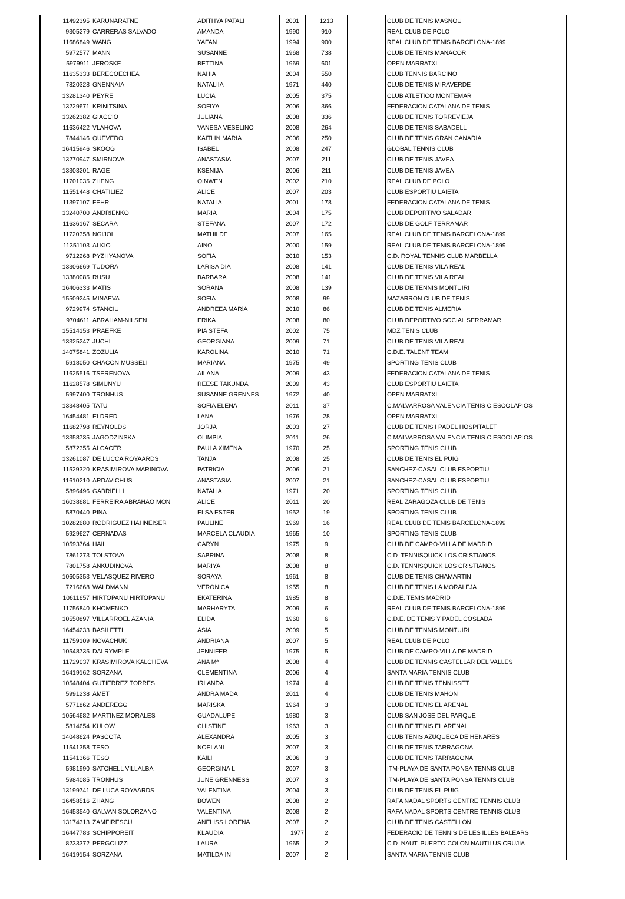| 11492395 | KARUNARATNE | ADITHYA PATALI | 2001 | 1213 | | CLUB DE TENIS MASNOU |
| 9305279 | CARRERAS SALVADO | AMANDA | 1990 | 910 | | REAL CLUB DE POLO |
| 11686849 | WANG | YAFAN | 1994 | 900 | | REAL CLUB DE TENIS BARCELONA-1899 |
| 5972577 | MANN | SUSANNE | 1968 | 738 | | CLUB DE TENIS MANACOR |
| 5979911 | JEROSKE | BETTINA | 1969 | 601 | | OPEN MARRATXI |
| 11635333 | BERECOECHEA | NAHIA | 2004 | 550 | | CLUB TENNIS BARCINO |
| 7820328 | GNENNAIA | NATALIIA | 1971 | 440 | | CLUB DE TENIS MIRAVERDE |
| 13281340 | PEYRE | LUCIA | 2005 | 375 | | CLUB ATLETICO MONTEMAR |
| 13229671 | KRINITSINA | SOFIYA | 2006 | 366 | | FEDERACION CATALANA DE TENIS |
| 13262382 | GIACCIO | JULIANA | 2008 | 336 | | CLUB DE TENIS TORREVIEJA |
| 11636422 | VLAHOVA | VANESA VESELINO | 2008 | 264 | | CLUB DE TENIS SABADELL |
| 7844146 | QUEVEDO | KAITLIN MARIA | 2006 | 250 | | CLUB DE TENIS GRAN CANARIA |
| 16415946 | SKOOG | ISABEL | 2008 | 247 | | GLOBAL TENNIS CLUB |
| 13270947 | SMIRNOVA | ANASTASIA | 2007 | 211 | | CLUB DE TENIS JAVEA |
| 13303201 | RAGE | KSENIJA | 2006 | 211 | | CLUB DE TENIS JAVEA |
| 11701035 | ZHENG | QINWEN | 2002 | 210 | | REAL CLUB DE POLO |
| 11551448 | CHATILIEZ | ALICE | 2007 | 203 | | CLUB ESPORTIU LAIETA |
| 11397107 | FEHR | NATALIA | 2001 | 178 | | FEDERACION CATALANA DE TENIS |
| 13240700 | ANDRIENKO | MARIA | 2004 | 175 | | CLUB DEPORTIVO SALADAR |
| 11636167 | SECARA | STEFANA | 2007 | 172 | | CLUB DE GOLF TERRAMAR |
| 11720358 | NGIJOL | MATHILDE | 2007 | 165 | | REAL CLUB DE TENIS BARCELONA-1899 |
| 11351103 | ALKIO | AINO | 2000 | 159 | | REAL CLUB DE TENIS BARCELONA-1899 |
| 9712268 | PYZHYANOVA | SOFIA | 2010 | 153 | | C.D. ROYAL TENNIS CLUB MARBELLA |
| 13306669 | TUDORA | LARISA DIA | 2008 | 141 | | CLUB DE TENIS VILA REAL |
| 13380085 | RUSU | BARBARA | 2008 | 141 | | CLUB DE TENIS VILA REAL |
| 16406333 | MATIS | SORANA | 2008 | 139 | | CLUB DE TENNIS MONTUIRI |
| 15509245 | MINAEVA | SOFIA | 2008 | 99 | | MAZARRON CLUB DE TENIS |
| 9729974 | STANCIU | ANDREEA MARÍA | 2010 | 86 | | CLUB DE TENIS ALMERIA |
| 9704611 | ABRAHAM-NILSEN | ERIKA | 2008 | 80 | | CLUB DEPORTIVO SOCIAL SERRAMAR |
| 15514153 | PRAEFKE | PIA STEFA | 2002 | 75 | | MDZ TENIS CLUB |
| 13325247 | JUCHI | GEORGIANA | 2009 | 71 | | CLUB DE TENIS VILA REAL |
| 14075841 | ZOZULIA | KAROLINA | 2010 | 71 | | C.D.E. TALENT TEAM |
| 5918050 | CHACON MUSSELI | MARIANA | 1975 | 49 | | SPORTING TENIS CLUB |
| 11625516 | TSERENOVA | AILANA | 2009 | 43 | | FEDERACION CATALANA DE TENIS |
| 11628578 | SIMUNYU | REESE TAKUNDA | 2009 | 43 | | CLUB ESPORTIU LAIETA |
| 5997400 | TRONHUS | SUSANNE GRENNES | 1972 | 40 | | OPEN MARRATXI |
| 13348405 | TATU | SOFIA ELENA | 2011 | 37 | | C.MALVARROSA VALENCIA TENIS C.ESCOLAPIOS |
| 16454481 | ELDRED | LANA | 1976 | 28 | | OPEN MARRATXI |
| 11682798 | REYNOLDS | JORJA | 2003 | 27 | | CLUB DE TENIS I PADEL HOSPITALET |
| 13358735 | JAGODZINSKA | OLIMPIA | 2011 | 26 | | C.MALVARROSA VALENCIA TENIS C.ESCOLAPIOS |
| 5872355 | ALCACER | PAULA XIMENA | 1970 | 25 | | SPORTING TENIS CLUB |
| 13261087 | DE LUCCA ROYAARDS | TANJA | 2008 | 25 | | CLUB DE TENIS EL PUIG |
| 11529320 | KRASIMIROVA MARINOVA | PATRICIA | 2006 | 21 | | SANCHEZ-CASAL CLUB ESPORTIU |
| 11610210 | ARDAVICHUS | ANASTASIA | 2007 | 21 | | SANCHEZ-CASAL CLUB ESPORTIU |
| 5896496 | GABRIELLI | NATALIA | 1971 | 20 | | SPORTING TENIS CLUB |
| 16038681 | FERREIRA ABRAHAO MON | ALICE | 2011 | 20 | | REAL ZARAGOZA CLUB DE TENIS |
| 5870440 | PINA | ELSA ESTER | 1952 | 19 | | SPORTING TENIS CLUB |
| 10282680 | RODRIGUEZ HAHNEISER | PAULINE | 1969 | 16 | | REAL CLUB DE TENIS BARCELONA-1899 |
| 5929627 | CERNADAS | MARCELA CLAUDIA | 1965 | 10 | | SPORTING TENIS CLUB |
| 10593764 | HAIL | CARYN | 1975 | 9 | | CLUB DE CAMPO-VILLA DE MADRID |
| 7861273 | TOLSTOVA | SABRINA | 2008 | 8 | | C.D. TENNISQUICK LOS CRISTIANOS |
| 7801758 | ANKUDINOVA | MARIYA | 2008 | 8 | | C.D. TENNISQUICK LOS CRISTIANOS |
| 10605353 | VELASQUEZ RIVERO | SORAYA | 1961 | 8 | | CLUB DE TENIS CHAMARTIN |
| 7216668 | WALDMANN | VERONICA | 1955 | 8 | | CLUB DE TENIS LA MORALEJA |
| 10611657 | HIRTOPANU HIRTOPANU | EKATERINA | 1985 | 8 | | C.D.E. TENIS MADRID |
| 11756840 | KHOMENKO | MARHARYTA | 2009 | 6 | | REAL CLUB DE TENIS BARCELONA-1899 |
| 10550897 | VILLARROEL AZANIA | ELIDA | 1960 | 6 | | C.D.E. DE TENIS Y PADEL COSLADA |
| 16454233 | BASILETTI | ASIA | 2009 | 5 | | CLUB DE TENNIS MONTUIRI |
| 11759109 | NOVACHUK | ANDRIANA | 2007 | 5 | | REAL CLUB DE POLO |
| 10548735 | DALRYMPLE | JENNIFER | 1975 | 5 | | CLUB DE CAMPO-VILLA DE MADRID |
| 11729037 | KRASIMIROVA KALCHEVA | ANA Mª | 2008 | 4 | | CLUB DE TENNIS CASTELLAR DEL VALLES |
| 16419162 | SORZANA | CLEMENTINA | 2006 | 4 | | SANTA MARIA TENNIS CLUB |
| 10548404 | GUTIERREZ TORRES | IRLANDA | 1974 | 4 | | CLUB DE TENIS TENNISSET |
| 5991238 | AMET | ANDRA MADA | 2011 | 4 | | CLUB DE TENIS MAHON |
| 5771862 | ANDEREGG | MARISKA | 1964 | 3 | | CLUB DE TENIS EL ARENAL |
| 10564682 | MARTINEZ MORALES | GUADALUPE | 1980 | 3 | | CLUB SAN JOSE DEL PARQUE |
| 5814654 | KULOW | CHISTINE | 1963 | 3 | | CLUB DE TENIS EL ARENAL |
| 14048624 | PASCOTA | ALEXANDRA | 2005 | 3 | | CLUB TENIS AZUQUECA DE HENARES |
| 11541358 | TESO | NOELANI | 2007 | 3 | | CLUB DE TENIS TARRAGONA |
| 11541366 | TESO | KAILI | 2006 | 3 | | CLUB DE TENIS TARRAGONA |
| 5981990 | SATCHELL VILLALBA | GEORGINA L | 2007 | 3 | | ITM-PLAYA DE SANTA PONSA TENNIS CLUB |
| 5984085 | TRONHUS | JUNE GRENNESS | 2007 | 3 | | ITM-PLAYA DE SANTA PONSA TENNIS CLUB |
| 13199741 | DE LUCA ROYAARDS | VALENTINA | 2004 | 3 | | CLUB DE TENIS EL PUIG |
| 16458516 | ZHANG | BOWEN | 2008 | 2 | | RAFA NADAL SPORTS CENTRE TENNIS CLUB |
| 16453540 | GALVAN SOLORZANO | VALENTINA | 2008 | 2 | | RAFA NADAL SPORTS CENTRE TENNIS CLUB |
| 13174313 | ZAMFIRESCU | ANELISS LORENA | 2007 | 2 | | CLUB DE TENIS CASTELLON |
| 16447783 | SCHIPPOREIT | KLAUDIA | 1977 | 2 | | FEDERACIO DE TENNIS DE LES ILLES BALEARS |
| 8233372 | PERGOLIZZI | LAURA | 1965 | 2 | | C.D. NAUT. PUERTO COLON NAUTILUS CRUJIA |
| 16419154 | SORZANA | MATILDA IN | 2007 | 2 | | SANTA MARIA TENNIS CLUB |